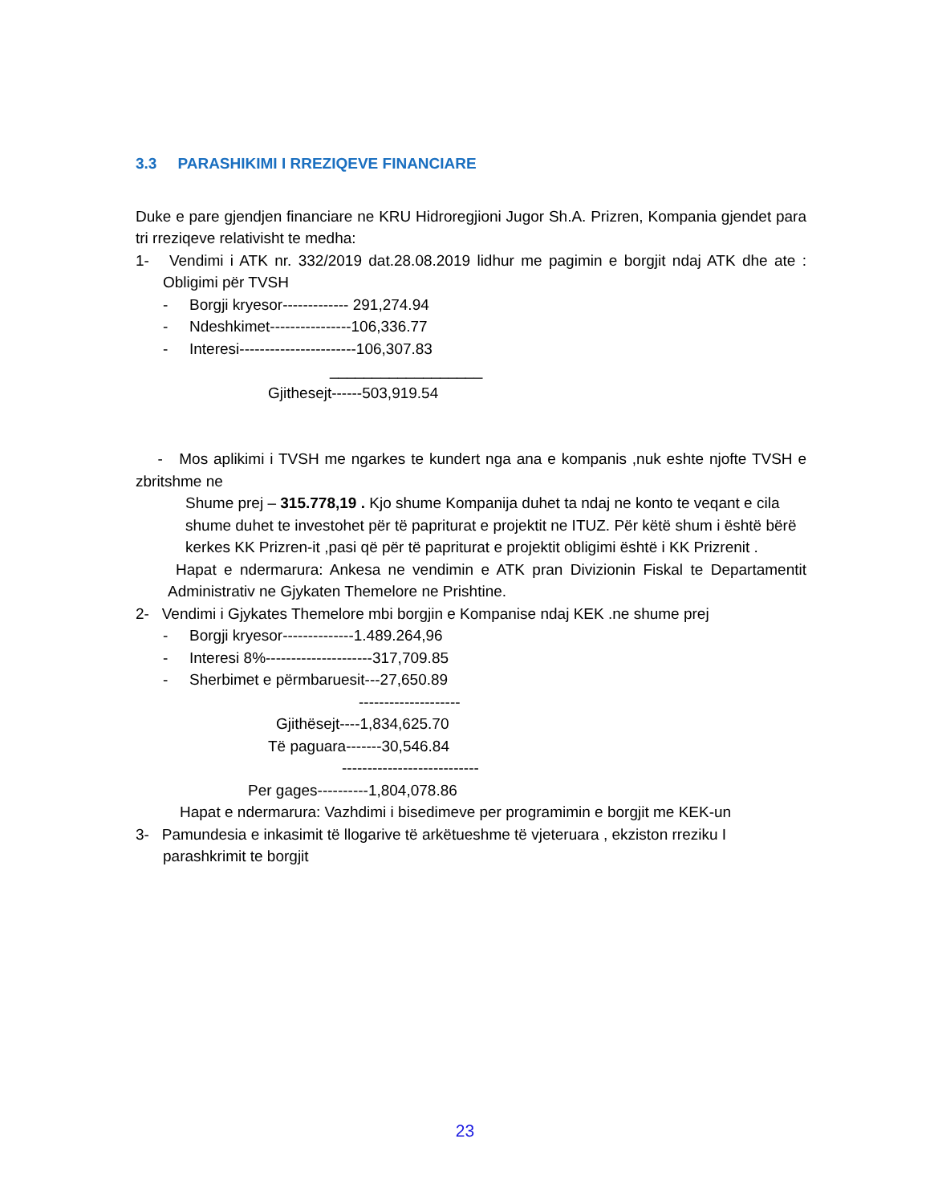3.3 PARASHIKIMI I RREZIQEVE FINANCIARE
Duke e pare gjendjen financiare ne KRU Hidroregjioni Jugor Sh.A. Prizren, Kompania gjendet para tri rreziqeve relativisht te medha:
1- Vendimi i ATK nr. 332/2019 dat.28.08.2019 lidhur me pagimin e borgjit ndaj ATK dhe ate : Obligimi për TVSH
- Borgji kryesor------------- 291,274.94
- Ndeshkimet----------------106,336.77
- Interesi-----------------------106,307.83
__________________
Gjithesejt------503,919.54
- Mos aplikimi i TVSH me ngarkes te kundert nga ana e kompanis ,nuk eshte njofte TVSH e zbritshme ne
Shume prej – 315.778,19 . Kjo shume Kompanija duhet ta ndaj ne konto te veqant e cila shume duhet te investohet për të papriturat e projektit ne ITUZ. Për këtë shum i është bërë kerkes KK Prizren-it ,pasi që për të papriturat e projektit obligimi është i KK Prizrenit .
Hapat e ndermarura: Ankesa ne vendimin e ATK pran Divizionin Fiskal te Departamentit Administrativ ne Gjykaten Themelore ne Prishtine.
2- Vendimi i Gjykates Themelore mbi borgjin e Kompanise ndaj KEK .ne shume prej
- Borgji kryesor--------------1.489.264,96
- Interesi 8%---------------------317,709.85
- Sherbimet e përmbaruesit---27,650.89
--------------------
Gjithësejt----1,834,625.70
Të paguara-------30,546.84
---------------------------
Per gages----------1,804,078.86
Hapat e ndermarura: Vazhdimi i bisedimeve per programimin e borgjit me KEK-un
3- Pamundesia e inkasimit të llogarive të arkëtueshme të vjeteruara , ekziston rreziku I parashkrimit te borgjit
23